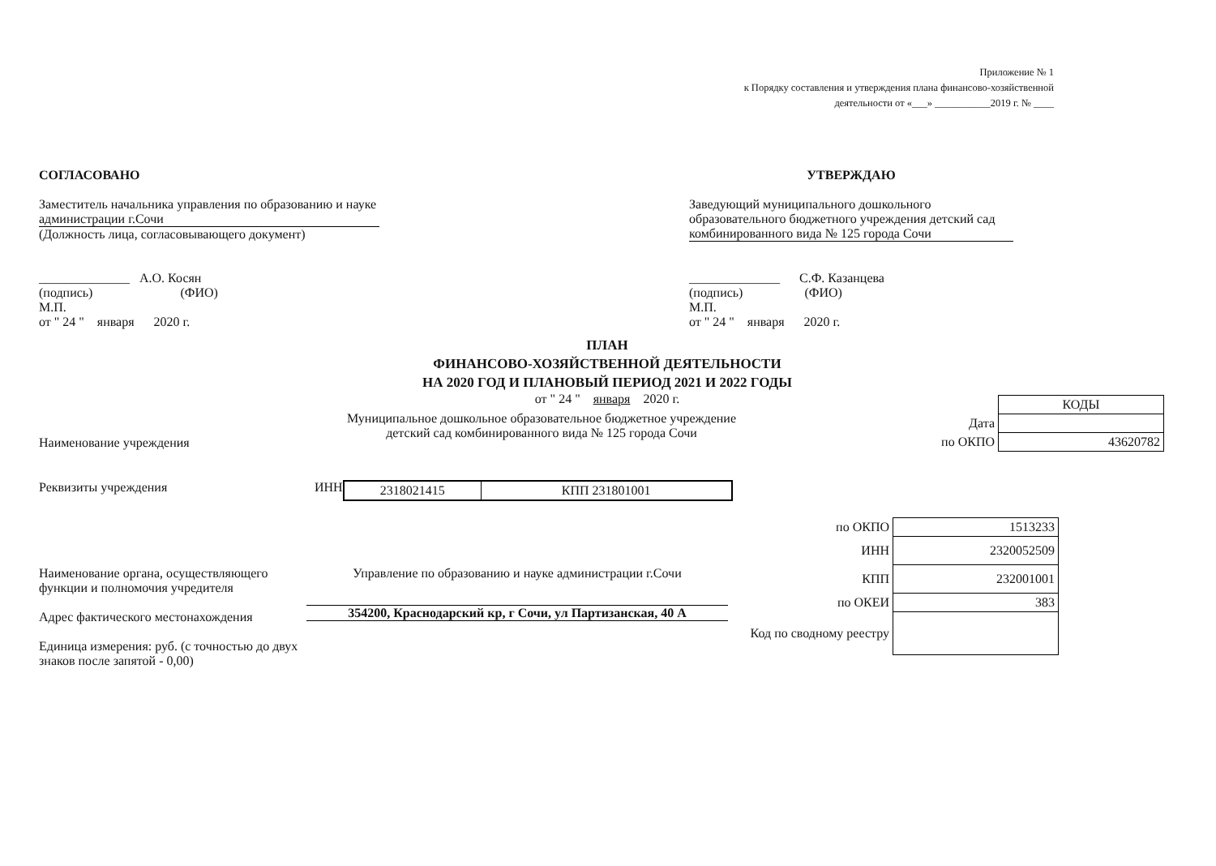Приложение № 1
к Порядку составления и утверждения плана финансово-хозяйственной
деятельности от «___» ___________2019 г. № ____
СОГЛАСОВАНО
Заместитель начальника управления по образованию и науке администрации г.Сочи
(Должность лица, согласовывающего документ)
______________ А.О. Косян
(подпись) (ФИО)
М.П.
от " 24 " января 2020 г.
УТВЕРЖДАЮ
Заведующий муниципального дошкольного образовательного бюджетного учреждения детский сад комбинированного вида № 125 города Сочи
______________ С.Ф. Казанцева
(подпись) (ФИО)
М.П.
от " 24 " января 2020 г.
ПЛАН
ФИНАНСОВО-ХОЗЯЙСТВЕННОЙ ДЕЯТЕЛЬНОСТИ
НА 2020 ГОД И ПЛАНОВЫЙ ПЕРИОД 2021 И 2022 ГОДЫ
от " 24 " января 2020 г.
Наименование учреждения
Муниципальное дошкольное образовательное бюджетное учреждение детский сад комбинированного вида № 125 города Сочи
| | КОДЫ |
| Дата | |
| по ОКПО | 43620782 |
Реквизиты учреждения ИНН
| 2318021415 | КПП 231801001 |
Наименование органа, осуществляющего функции и полномочия учредителя
Адрес фактического местонахождения
Единица измерения: руб. (с точностью до двух знаков после запятой - 0,00)
Управление по образованию и науке администрации г.Сочи
354200, Краснодарский кр, г Сочи, ул Партизанская, 40 А
| по ОКПО | 1513233 |
| ИНН | 2320052509 |
| КПП | 232001001 |
| по ОКЕИ | 383 |
| Код по сводному реестру | |